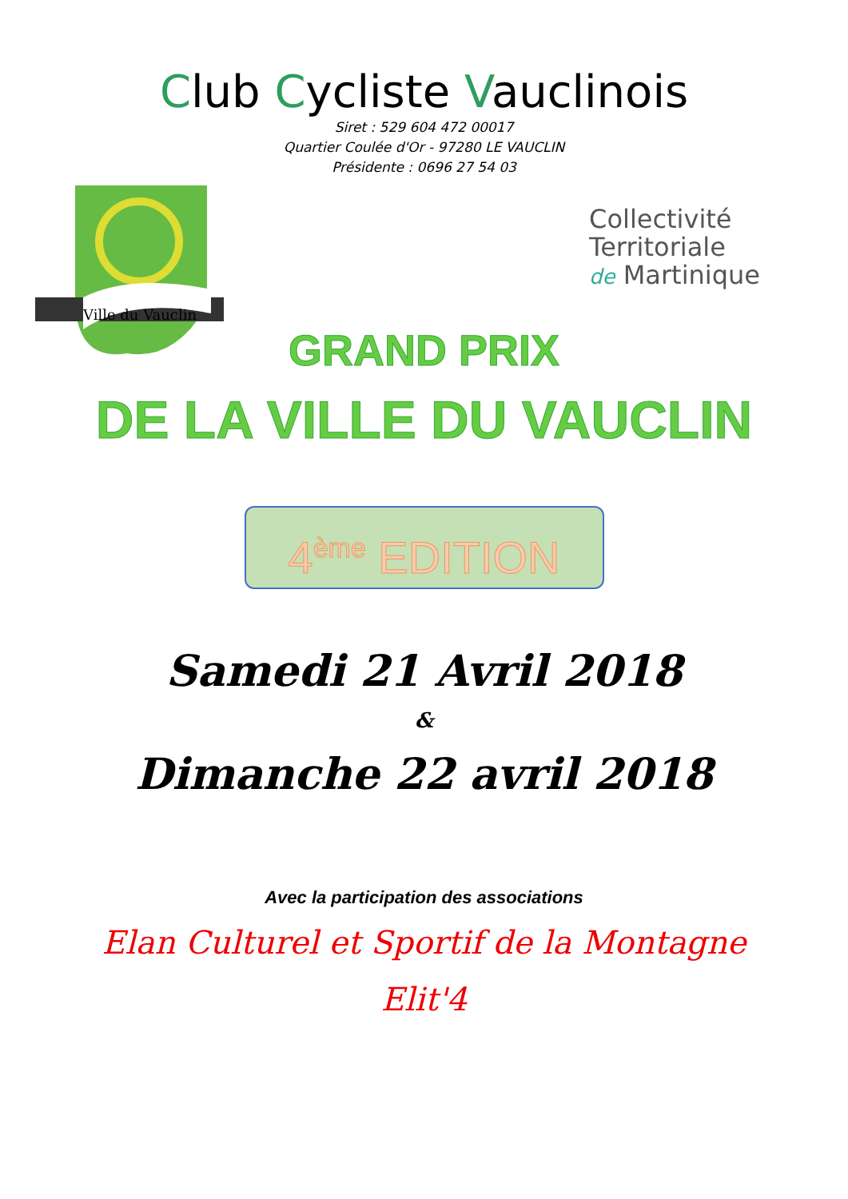Club Cycliste Vauclinois
Siret : 529 604 472 00017
Quartier Coulée d'Or - 97280 LE VAUCLIN
Présidente : 0696 27 54 03
Ville du Vauclin
Collectivité
Territoriale
de Martinique
GRAND PRIX
DE LA VILLE DU VAUCLIN
4<sup>ème</sup> EDITION
Samedi 21 Avril 2018
&
Dimanche 22 avril 2018
Avec la participation des associations
Elan Culturel et Sportif de la Montagne
Elit'4